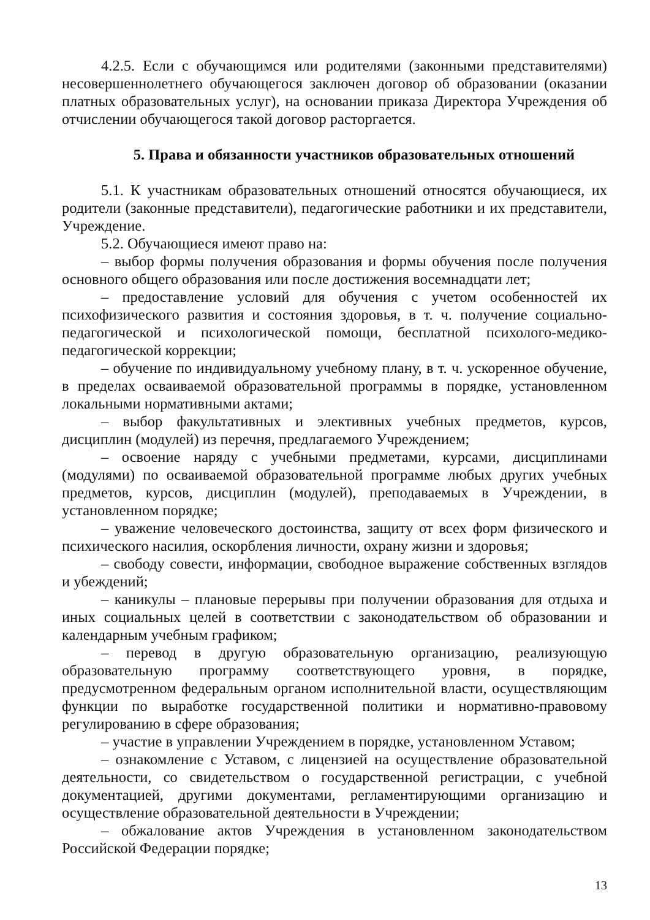4.2.5. Если с обучающимся или родителями (законными представителями) несовершеннолетнего обучающегося заключен договор об образовании (оказании платных образовательных услуг), на основании приказа Директора Учреждения об отчислении обучающегося такой договор расторгается.
5. Права и обязанности участников образовательных отношений
5.1. К участникам образовательных отношений относятся обучающиеся, их родители (законные представители), педагогические работники и их представители, Учреждение.
5.2. Обучающиеся имеют право на:
– выбор формы получения образования и формы обучения после получения основного общего образования или после достижения восемнадцати лет;
– предоставление условий для обучения с учетом особенностей их психофизического развития и состояния здоровья, в т. ч. получение социально-педагогической и психологической помощи, бесплатной психолого-медико-педагогической коррекции;
– обучение по индивидуальному учебному плану, в т. ч. ускоренное обучение, в пределах осваиваемой образовательной программы в порядке, установленном локальными нормативными актами;
– выбор факультативных и элективных учебных предметов, курсов, дисциплин (модулей) из перечня, предлагаемого Учреждением;
– освоение наряду с учебными предметами, курсами, дисциплинами (модулями) по осваиваемой образовательной программе любых других учебных предметов, курсов, дисциплин (модулей), преподаваемых в Учреждении, в установленном порядке;
– уважение человеческого достоинства, защиту от всех форм физического и психического насилия, оскорбления личности, охрану жизни и здоровья;
– свободу совести, информации, свободное выражение собственных взглядов и убеждений;
– каникулы – плановые перерывы при получении образования для отдыха и иных социальных целей в соответствии с законодательством об образовании и календарным учебным графиком;
– перевод в другую образовательную организацию, реализующую образовательную программу соответствующего уровня, в порядке, предусмотренном федеральным органом исполнительной власти, осуществляющим функции по выработке государственной политики и нормативно-правовому регулированию в сфере образования;
– участие в управлении Учреждением в порядке, установленном Уставом;
– ознакомление с Уставом, с лицензией на осуществление образовательной деятельности, со свидетельством о государственной регистрации, с учебной документацией, другими документами, регламентирующими организацию и осуществление образовательной деятельности в Учреждении;
– обжалование актов Учреждения в установленном законодательством Российской Федерации порядке;
13